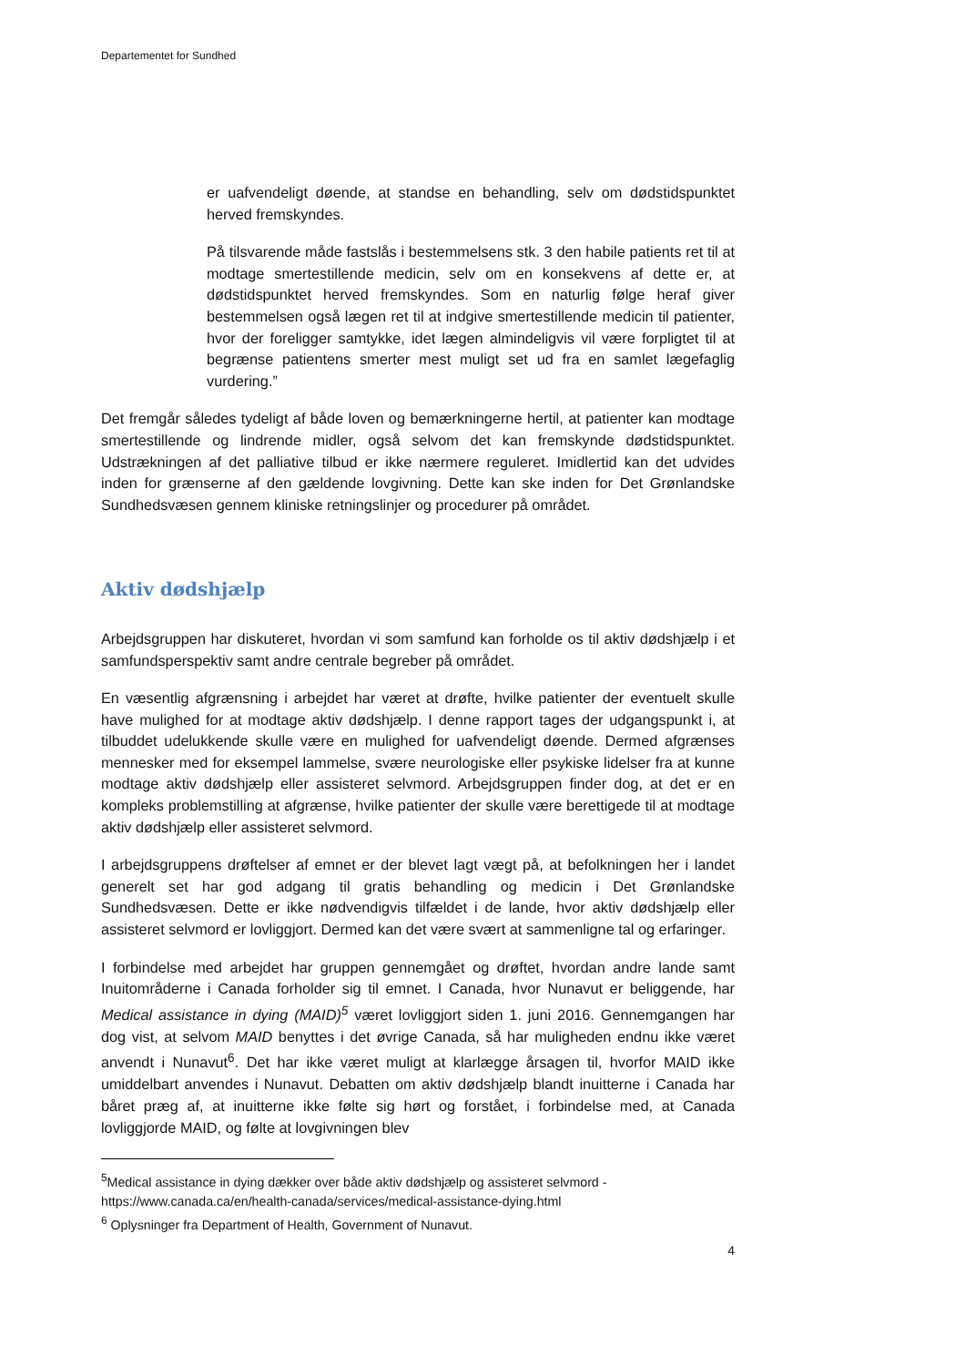Departementet for Sundhed
er uafvendeligt døende, at standse en behandling, selv om dødstidspunktet herved fremskyndes.
På tilsvarende måde fastslås i bestemmelsens stk. 3 den habile patients ret til at modtage smertestillende medicin, selv om en konsekvens af dette er, at dødstidspunktet herved fremskyndes. Som en naturlig følge heraf giver bestemmelsen også lægen ret til at indgive smertestillende medicin til patienter, hvor der foreligger samtykke, idet lægen almindeligvis vil være forpligtet til at begrænse patientens smerter mest muligt set ud fra en samlet lægefaglig vurdering.”
Det fremgår således tydeligt af både loven og bemærkningerne hertil, at patienter kan modtage smertestillende og lindrende midler, også selvom det kan fremskynde dødstidspunktet. Udstrækningen af det palliative tilbud er ikke nærmere reguleret. Imidlertid kan det udvides inden for grænserne af den gældende lovgivning. Dette kan ske inden for Det Grønlandske Sundhedsvæsen gennem kliniske retningslinjer og procedurer på området.
Aktiv dødshjælp
Arbejdsgruppen har diskuteret, hvordan vi som samfund kan forholde os til aktiv dødshjælp i et samfundsperspektiv samt andre centrale begreber på området.
En væsentlig afgrænsning i arbejdet har været at drøfte, hvilke patienter der eventuelt skulle have mulighed for at modtage aktiv dødshjælp. I denne rapport tages der udgangspunkt i, at tilbuddet udelukkende skulle være en mulighed for uafvendeligt døende. Dermed afgrænses mennesker med for eksempel lammelse, svære neurologiske eller psykiske lidelser fra at kunne modtage aktiv dødshjælp eller assisteret selvmord. Arbejdsgruppen finder dog, at det er en kompleks problemstilling at afgrænse, hvilke patienter der skulle være berettigede til at modtage aktiv dødshjælp eller assisteret selvmord.
I arbejdsgruppens drøftelser af emnet er der blevet lagt vægt på, at befolkningen her i landet generelt set har god adgang til gratis behandling og medicin i Det Grønlandske Sundhedsvæsen. Dette er ikke nødvendigvis tilfældet i de lande, hvor aktiv dødshjælp eller assisteret selvmord er lovliggjort. Dermed kan det være svært at sammenligne tal og erfaringer.
I forbindelse med arbejdet har gruppen gennemgået og drøftet, hvordan andre lande samt Inuitområderne i Canada forholder sig til emnet. I Canada, hvor Nunavut er beliggende, har Medical assistance in dying (MAID)<sup>5</sup> været lovliggjort siden 1. juni 2016. Gennemgangen har dog vist, at selvom MAID benyttes i det øvrige Canada, så har muligheden endnu ikke været anvendt i Nunavut<sup>6</sup>. Det har ikke været muligt at klarlægge årsagen til, hvorfor MAID ikke umiddelbart anvendes i Nunavut. Debatten om aktiv dødshjælp blandt inuitterne i Canada har båret præg af, at inuitterne ikke følte sig hørt og forstået, i forbindelse med, at Canada lovliggjorde MAID, og følte at lovgivningen blev
<sup>5</sup> Medical assistance in dying dækker over både aktiv dødshjælp og assisteret selvmord - https://www.canada.ca/en/health-canada/services/medical-assistance-dying.html
<sup>6</sup> Oplysninger fra Department of Health, Government of Nunavut.
4